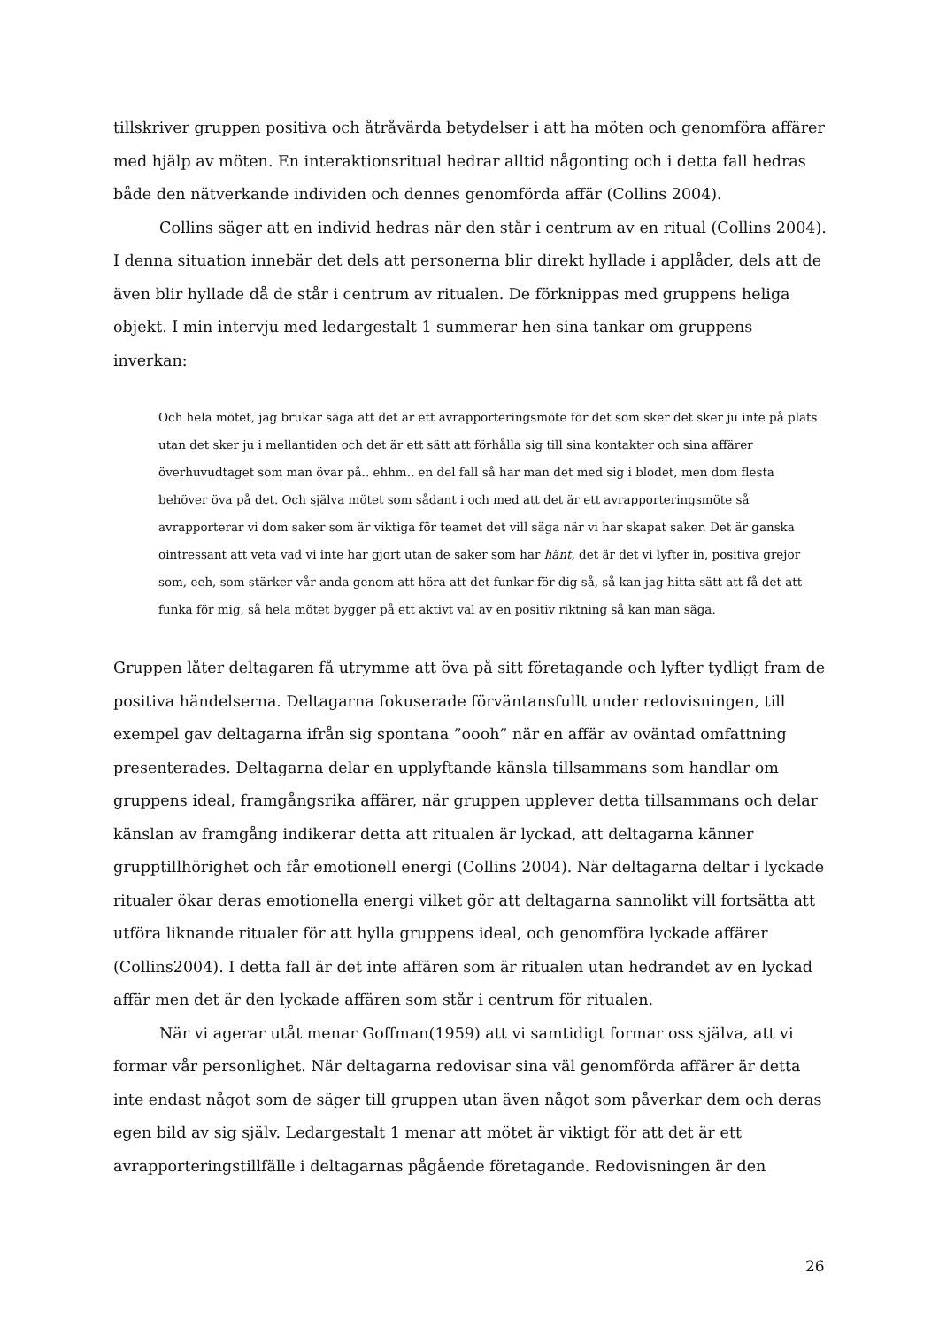tillskriver gruppen positiva och åtråvärda betydelser i att ha möten och genomföra affärer med hjälp av möten. En interaktionsritual hedrar alltid någonting och i detta fall hedras både den nätverkande individen och dennes genomförda affär (Collins 2004).
Collins säger att en individ hedras när den står i centrum av en ritual (Collins 2004). I denna situation innebär det dels att personerna blir direkt hyllade i applåder, dels att de även blir hyllade då de står i centrum av ritualen. De förknippas med gruppens heliga objekt. I min intervju med ledargestalt 1 summerar hen sina tankar om gruppens inverkan:
Och hela mötet, jag brukar säga att det är ett avrapporteringsmöte för det som sker det sker ju inte på plats utan det sker ju i mellantiden och det är ett sätt att förhålla sig till sina kontakter och sina affärer överhuvudtaget som man övar på.. ehhm.. en del fall så har man det med sig i blodet, men dom flesta behöver öva på det. Och själva mötet som sådant i och med att det är ett avrapporteringsmöte så avrapporterar vi dom saker som är viktiga för teamet det vill säga när vi har skapat saker. Det är ganska ointressant att veta vad vi inte har gjort utan de saker som har hänt, det är det vi lyfter in, positiva grejor som, eeh, som stärker vår anda genom att höra att det funkar för dig så, så kan jag hitta sätt att få det att funka för mig, så hela mötet bygger på ett aktivt val av en positiv riktning så kan man säga.
Gruppen låter deltagaren få utrymme att öva på sitt företagande och lyfter tydligt fram de positiva händelserna. Deltagarna fokuserade förväntansfullt under redovisningen, till exempel gav deltagarna ifrån sig spontana ”oooh” när en affär av oväntad omfattning presenterades. Deltagarna delar en upplyftande känsla tillsammans som handlar om gruppens ideal, framgångsrika affärer, när gruppen upplever detta tillsammans och delar känslan av framgång indikerar detta att ritualen är lyckad, att deltagarna känner grupptillhörighet och får emotionell energi (Collins 2004). När deltagarna deltar i lyckade ritualer ökar deras emotionella energi vilket gör att deltagarna sannolikt vill fortsätta att utföra liknande ritualer för att hylla gruppens ideal, och genomföra lyckade affärer (Collins2004). I detta fall är det inte affären som är ritualen utan hedrandet av en lyckad affär men det är den lyckade affären som står i centrum för ritualen.
När vi agerar utåt menar Goffman(1959) att vi samtidigt formar oss själva, att vi formar vår personlighet. När deltagarna redovisar sina väl genomförda affärer är detta inte endast något som de säger till gruppen utan även något som påverkar dem och deras egen bild av sig själv. Ledargestalt 1 menar att mötet är viktigt för att det är ett avrapporteringstillfälle i deltagarnas pågående företagande. Redovisningen är den
26